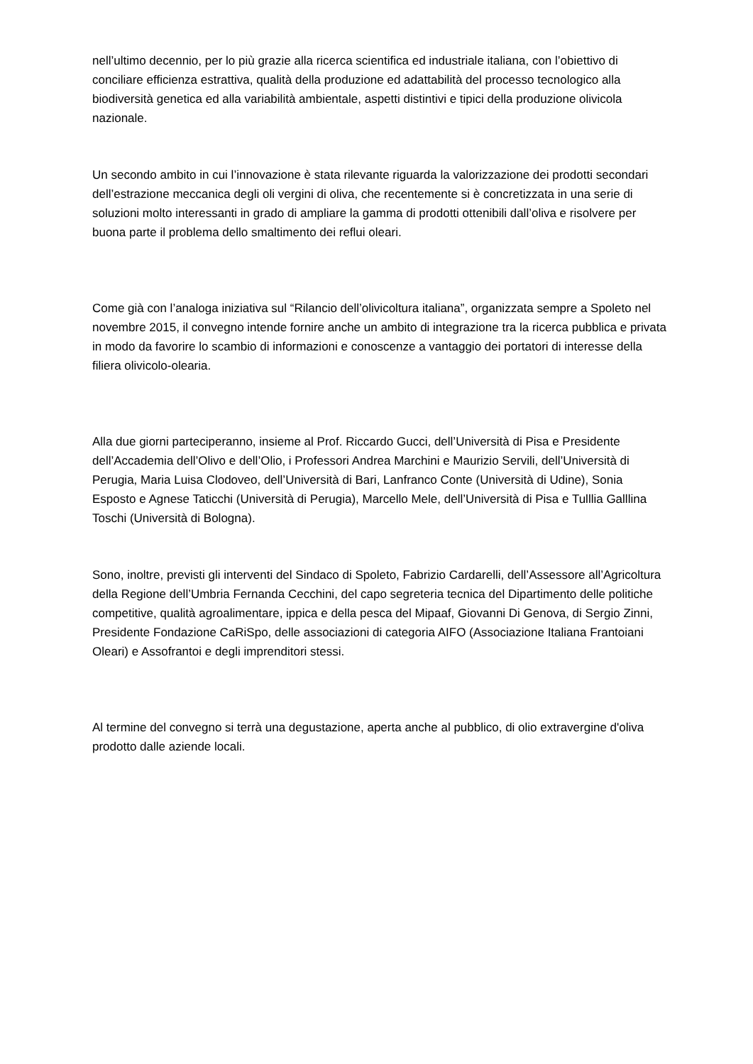nell’ultimo decennio, per lo più grazie alla ricerca scientifica ed industriale italiana, con l’obiettivo di conciliare efficienza estrattiva, qualità della produzione ed adattabilità del processo tecnologico alla biodiversità genetica ed alla variabilità ambientale, aspetti distintivi e tipici della produzione olivicola nazionale.
Un secondo ambito in cui l’innovazione è stata rilevante riguarda la valorizzazione dei prodotti secondari dell’estrazione meccanica degli oli vergini di oliva, che recentemente si è concretizzata in una serie di soluzioni molto interessanti in grado di ampliare la gamma di prodotti ottenibili dall’oliva e risolvere per buona parte il problema dello smaltimento dei reflui oleari.
Come già con l’analoga iniziativa sul “Rilancio dell’olivicoltura italiana”, organizzata sempre a Spoleto nel novembre 2015, il convegno intende fornire anche un ambito di integrazione tra la ricerca pubblica e privata in modo da favorire lo scambio di informazioni e conoscenze a vantaggio dei portatori di interesse della filiera olivicolo-olearia.
Alla due giorni parteciperanno, insieme al Prof. Riccardo Gucci, dell’Università di Pisa e Presidente dell’Accademia dell’Olivo e dell’Olio, i Professori Andrea Marchini e Maurizio Servili, dell’Università di Perugia, Maria Luisa Clodoveo, dell’Università di Bari, Lanfranco Conte (Università di Udine), Sonia Esposto e Agnese Taticchi (Università di Perugia), Marcello Mele, dell’Università di Pisa e Tulllia Galllina Toschi (Università di Bologna).
Sono, inoltre, previsti gli interventi del Sindaco di Spoleto, Fabrizio Cardarelli, dell’Assessore all’Agricoltura della Regione dell’Umbria Fernanda Cecchini, del capo segreteria tecnica del Dipartimento delle politiche competitive, qualità agroalimentare, ippica e della pesca del Mipaaf, Giovanni Di Genova, di Sergio Zinni, Presidente Fondazione CaRiSpo, delle associazioni di categoria AIFO (Associazione Italiana Frantoiani Oleari) e Assofrantoi e degli imprenditori stessi.
Al termine del convegno si terrà una degustazione, aperta anche al pubblico, di olio extravergine d'oliva prodotto dalle aziende locali.